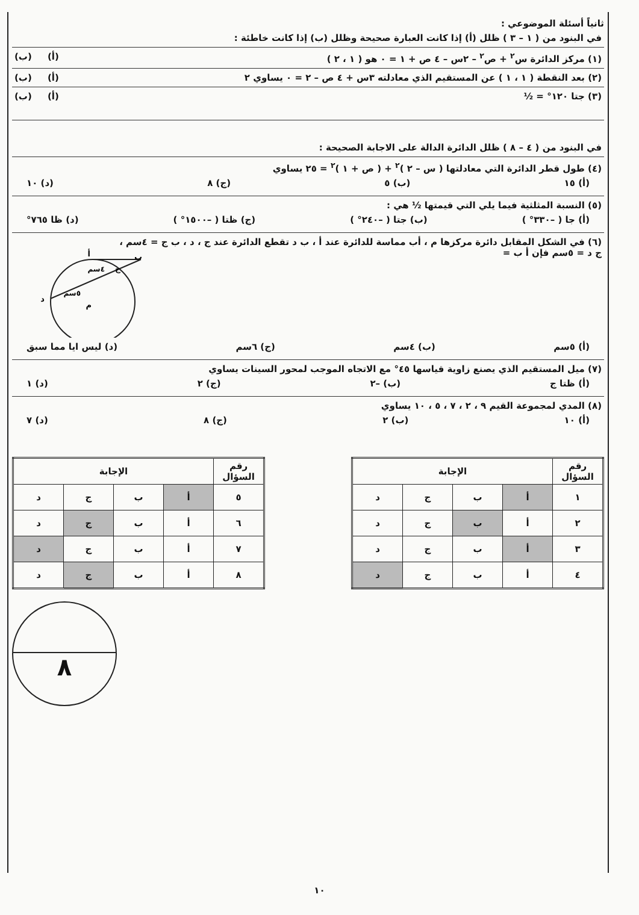ثانياً أسئلة الموضوعي :
في البنود من ( ١ – ٣ ) ظلل (أ) إذا كانت العبارة صحيحة وظلل (ب) إذا كانت خاطئة :
(١) مركز الدائرة س<sup>٢</sup> + ص<sup>٢</sup> – ٢س – ٤ ص + ١ = ٠ هو ( ١ ، ٢ ) (أ) (ب)
(٢) بعد النقطة ( ١ ، ١ ) عن المستقيم الذي معادلته ٣س + ٤ ص – ٢ = ٠ يساوي ٢ (أ) (ب)
(٣) جتا ١٢٠° = ½ (أ) (ب)
في البنود من ( ٤ – ٨ ) ظلل الدائرة الدالة على الاجابة الصحيحة :
(٤) طول قطر الدائرة التي معادلتها ( س – ٢ )<sup>٢</sup> + ( ص + ١ )<sup>٢</sup> = ٢٥ يساوي
(أ) ١٥ (ب) ٥ (ج) ٨ (د) ١٠
(٥) النسبة المثلثية فيما يلي التي قيمتها ½ هي :
(أ) جا ( –٣٣٠° ) (ب) جتا ( –٢٤٠° ) (ج) ظتا ( –١٥٠٠° ) (د) ظا ٧٦٥°
(٦) في الشكل المقابل دائرة مركزها م ، أب مماسة للدائرة عند أ ، ب د تقطع الدائرة عند ج ، د ، ب ج = ٤سم ،
ج د = ٥سم فإن أ ب =
ب
أ
د
م
٤سم
٥سم
ج
(أ) ٥سم (ب) ٤سم (ج) ٦سم (د) ليس ايا مما سبق
(٧) ميل المستقيم الذي يصنع زاوية قياسها ٤٥° مع الاتجاه الموجب لمحور السينات يساوي
(أ) ظتا ج (ب) –٢ (ج) ٢ (د) ١
(٨) المدي لمجموعة القيم ٩ ، ٢ ، ٧ ، ٥ ، ١٠ يساوي
(أ) ١٠ (ب) ٢ (ج) ٨ (د) ٧
| رقم السؤال | الإجابة | | | |
| --- | --- | --- | --- | --- |
| ١ | أ | ب | ج | د |
| ٢ | أ | ب | ج | د |
| ٣ | أ | ب | ج | د |
| ٤ | أ | ب | ج | د |
| رقم السؤال | الإجابة | | | |
| --- | --- | --- | --- | --- |
| ٥ | أ | ب | ج | د |
| ٦ | أ | ب | ج | د |
| ٧ | أ | ب | ج | د |
| ٨ | أ | ب | ج | د |
٨
١٠